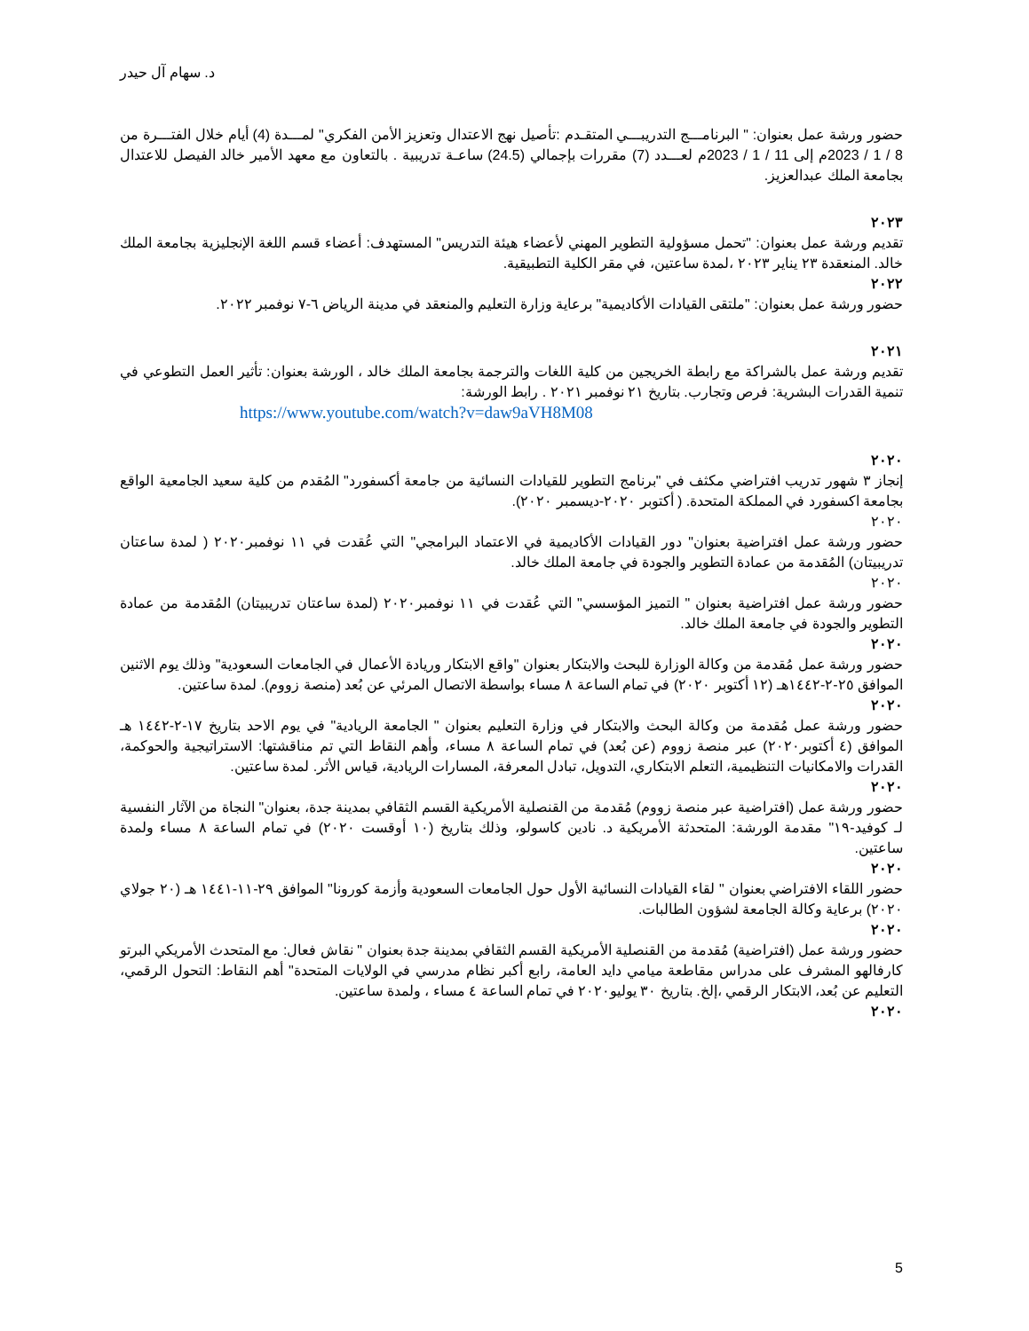د. سهام آل حيدر
حضور ورشة عمل بعنوان: " البرنامـــج التدريبـــي المتقـدم :تأصيل نهج الاعتدال وتعزيز الأمن الفكري" لمـــدة (4) أيام خلال الفتـــرة من 8 / 1 / 2023م إلى 11 / 1 / 2023م لعـــدد (7) مقررات بإجمالي (24.5) ساعـة تدريبية . بالتعاون مع معهد الأمير خالد الفيصل للاعتدال بجامعة الملك عبدالعزيز.
٢٠٢٣
تقديم ورشة عمل بعنوان: "تحمل مسؤولية التطوير المهني لأعضاء هيئة التدريس" المستهدف: أعضاء قسم اللغة الإنجليزية بجامعة الملك خالد. المنعقدة ٢٣ يناير ٢٠٢٣ ،لمدة ساعتين، في مقر الكلية التطبيقية.
٢٠٢٢
حضور ورشة عمل بعنوان: "ملتقى القيادات الأكاديمية" برعاية وزارة التعليم والمنعقد في مدينة الرياض ٦-٧ نوفمبر ٢٠٢٢.
٢٠٢١
تقديم ورشة عمل بالشراكة مع رابطة الخريجين من كلية اللغات والترجمة بجامعة الملك خالد ، الورشة بعنوان: تأثير العمل التطوعي في تنمية القدرات البشرية: فرص وتجارب. بتاريخ ٢١ نوفمبر ٢٠٢١ . رابط الورشة:
https://www.youtube.com/watch?v=daw9aVH8M08
٢٠٢٠
إنجاز ٣ شهور تدريب افتراضي مكثف في "برنامج التطوير للقيادات النسائية من جامعة أكسفورد" المُقدم من كلية سعيد الجامعية الواقع بجامعة اكسفورد في المملكة المتحدة. ( أكتوبر ٢٠٢٠-ديسمبر ٢٠٢٠).
٢٠٢٠
حضور ورشة عمل افتراضية بعنوان" دور القيادات الأكاديمية في الاعتماد البرامجي" التي عُقدت في ١١ نوفمبر٢٠٢٠ ( لمدة ساعتان تدريبيتان) المُقدمة من عمادة التطوير والجودة في جامعة الملك خالد.
٢٠٢٠
حضور ورشة عمل افتراضية بعنوان " التميز المؤسسي" التي عُقدت في ١١ نوفمبر٢٠٢٠ (لمدة ساعتان تدريبيتان) المُقدمة من عمادة التطوير والجودة في جامعة الملك خالد.
٢٠٢٠
حضور ورشة عمل مُقدمة من وكالة الوزارة للبحث والابتكار بعنوان "واقع الابتكار وريادة الأعمال في الجامعات السعودية" وذلك يوم الاثنين الموافق ٢٥-٢-١٤٤٢هـ (١٢ أكتوبر ٢٠٢٠) في تمام الساعة ٨ مساء بواسطة الاتصال المرئي عن بُعد (منصة زووم). لمدة ساعتين.
٢٠٢٠
حضور ورشة عمل مُقدمة من وكالة البحث والابتكار في وزارة التعليم بعنوان " الجامعة الريادية" في يوم الاحد بتاريخ ١٧-٢-١٤٤٢ هـ الموافق (٤ أكتوبر٢٠٢٠) عبر منصة زووم (عن بُعد) في تمام الساعة ٨ مساء، وأهم النقاط التي تم مناقشتها: الاستراتيجية والحوكمة، القدرات والامكانيات التنظيمية، التعلم الابتكاري، التدويل، تبادل المعرفة، المسارات الريادية، قياس الأثر. لمدة ساعتين.
٢٠٢٠
حضور ورشة عمل (افتراضية عبر منصة زووم) مُقدمة من القنصلية الأمريكية القسم الثقافي بمدينة جدة، بعنوان" النجاة من الآثار النفسية لـ كوفيد-١٩" مقدمة الورشة: المتحدثة الأمريكية د. نادين كاسولو، وذلك بتاريخ (١٠ أوقست ٢٠٢٠) في تمام الساعة ٨ مساء ولمدة ساعتين.
٢٠٢٠
حضور اللقاء الافتراضي بعنوان " لقاء القيادات النسائية الأول حول الجامعات السعودية وأزمة كورونا" الموافق ٢٩-١١-١٤٤١ هـ (٢٠ جولاي ٢٠٢٠) برعاية وكالة الجامعة لشؤون الطالبات.
٢٠٢٠
حضور ورشة عمل (افتراضية) مُقدمة من القنصلية الأمريكية القسم الثقافي بمدينة جدة بعنوان " نقاش فعال: مع المتحدث الأمريكي البرتو كارفالهو المشرف على مدراس مقاطعة ميامي دايد العامة، رابع أكبر نظام مدرسي في الولايات المتحدة" أهم النقاط: التحول الرقمي، التعليم عن بُعد، الابتكار الرقمي ،إلخ. بتاريخ ٣٠ يوليو٢٠٢٠ في تمام الساعة ٤ مساء ، ولمدة ساعتين.
٢٠٢٠
5